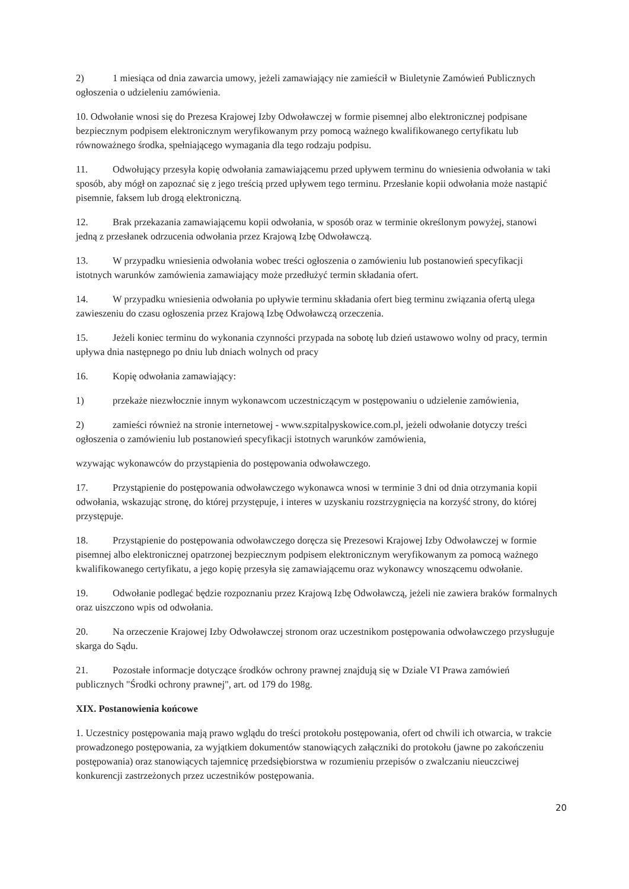2) 1 miesiąca od dnia zawarcia umowy, jeżeli zamawiający nie zamieścił w Biuletynie Zamówień Publicznych ogłoszenia o udzieleniu zamówienia.
10. Odwołanie wnosi się do Prezesa Krajowej Izby Odwoławczej w formie pisemnej albo elektronicznej podpisane bezpiecznym podpisem elektronicznym weryfikowanym przy pomocą ważnego kwalifikowanego certyfikatu lub równoważnego środka, spełniającego wymagania dla tego rodzaju podpisu.
11. Odwołujący przesyła kopię odwołania zamawiającemu przed upływem terminu do wniesienia odwołania w taki sposób, aby mógł on zapoznać się z jego treścią przed upływem tego terminu. Przesłanie kopii odwołania może nastąpić pisemnie, faksem lub drogą elektroniczną.
12. Brak przekazania zamawiającemu kopii odwołania, w sposób oraz w terminie określonym powyżej, stanowi jedną z przesłanek odrzucenia odwołania przez Krajową Izbę Odwoławczą.
13. W przypadku wniesienia odwołania wobec treści ogłoszenia o zamówieniu lub postanowień specyfikacji istotnych warunków zamówienia zamawiający może przedłużyć termin składania ofert.
14. W przypadku wniesienia odwołania po upływie terminu składania ofert bieg terminu związania ofertą ulega zawieszeniu do czasu ogłoszenia przez Krajową Izbę Odwoławczą orzeczenia.
15. Jeżeli koniec terminu do wykonania czynności przypada na sobotę lub dzień ustawowo wolny od pracy, termin upływa dnia następnego po dniu lub dniach wolnych od pracy
16. Kopię odwołania zamawiający:
1) przekaże niezwłocznie innym wykonawcom uczestniczącym w postępowaniu o udzielenie zamówienia,
2) zamieści również na stronie internetowej - www.szpitalpyskowice.com.pl, jeżeli odwołanie dotyczy treści ogłoszenia o zamówieniu lub postanowień specyfikacji istotnych warunków zamówienia,
wzywając wykonawców do przystąpienia do postępowania odwoławczego.
17. Przystąpienie do postępowania odwoławczego wykonawca wnosi w terminie 3 dni od dnia otrzymania kopii odwołania, wskazując stronę, do której przystępuje, i interes w uzyskaniu rozstrzygnięcia na korzyść strony, do której przystępuje.
18. Przystąpienie do postępowania odwoławczego doręcza się Prezesowi Krajowej Izby Odwoławczej w formie pisemnej albo elektronicznej opatrzonej bezpiecznym podpisem elektronicznym weryfikowanym za pomocą ważnego kwalifikowanego certyfikatu, a jego kopię przesyła się zamawiającemu oraz wykonawcy wnoszącemu odwołanie.
19. Odwołanie podlegać będzie rozpoznaniu przez Krajową Izbę Odwoławczą, jeżeli nie zawiera braków formalnych oraz uiszczono wpis od odwołania.
20. Na orzeczenie Krajowej Izby Odwoławczej stronom oraz uczestnikom postępowania odwoławczego przysługuje skarga do Sądu.
21. Pozostałe informacje dotyczące środków ochrony prawnej znajdują się w Dziale VI Prawa zamówień publicznych "Środki ochrony prawnej", art. od 179 do 198g.
XIX. Postanowienia końcowe
1. Uczestnicy postępowania mają prawo wglądu do treści protokołu postępowania, ofert od chwili ich otwarcia, w trakcie prowadzonego postępowania, za wyjątkiem dokumentów stanowiących załączniki do protokołu (jawne po zakończeniu postępowania) oraz stanowiących tajemnicę przedsiębiorstwa w rozumieniu przepisów o zwalczaniu nieuczciwej konkurencji zastrzeżonych przez uczestników postępowania.
20